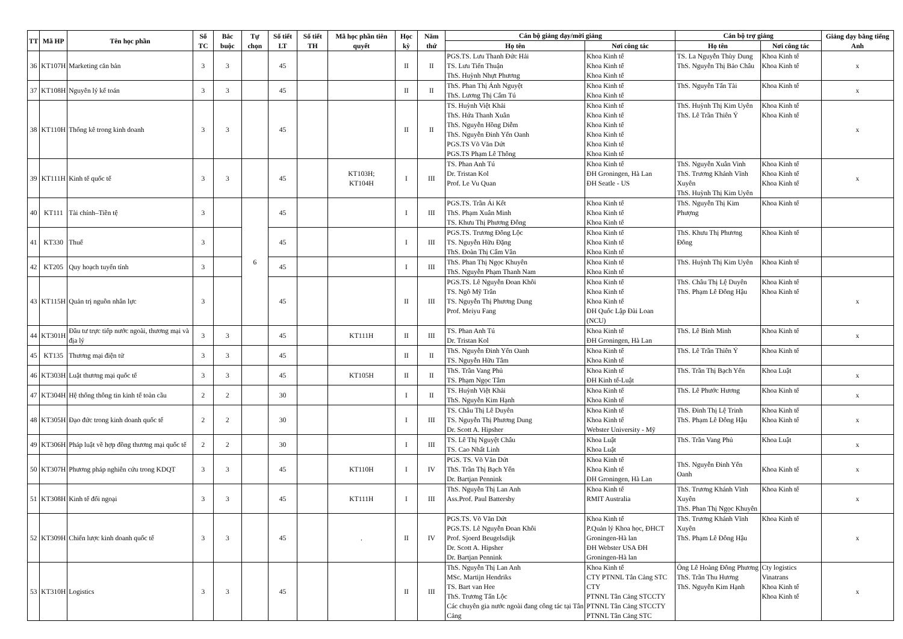| TT | Mã HP | Tên học phần | Số TC | Bắc buộc | Tự chọn | Số tiết LT | Số tiết TH | Mã học phần tiên quyết | Học kỳ | Năm thứ | Cán bộ giảng dạy/mời giảng | | Cán bộ trợ giảng | | Giảng dạy bằng tiếng Anh |
| --- | --- | --- | --- | --- | --- | --- | --- | --- | --- | --- | --- | --- | --- | --- | --- |
| | | | | | | | | | | | Họ tên | Nơi công tác | Họ tên | Nơi công tác | |
| 36 | KT107H | Marketing căn bản | 3 | 3 | | 45 | | | II | II | PGS.TS. Lưu Thanh Đức Hải TS. Lưu Tiến Thuận ThS. Huỳnh Nhựt Phương | Khoa Kinh tế Khoa Kinh tế Khoa Kinh tế | TS. La Nguyễn Thùy Dung ThS. Nguyễn Thị Bảo Châu | Khoa Kinh tế Khoa Kinh tế | x |
| 37 | KT108H | Nguyên lý kế toán | 3 | 3 | | 45 | | | II | II | ThS. Phan Thị Ánh Nguyệt ThS. Lương Thị Cẩm Tú | Khoa Kinh tế Khoa Kinh tế | ThS. Nguyễn Tấn Tài | Khoa Kinh tế | x |
| 38 | KT110H | Thống kê trong kinh doanh | 3 | 3 | | 45 | | | II | II | TS. Huỳnh Việt Khải ThS. Hứa Thanh Xuân ThS. Nguyễn Hồng Diễm ThS. Nguyễn Đinh Yến Oanh PGS.TS Võ Văn Dứt PGS.TS Phạm Lê Thông | Khoa Kinh tế Khoa Kinh tế Khoa Kinh tế Khoa Kinh tế Khoa Kinh tế Khoa Kinh tế | ThS. Huỳnh Thị Kim Uyên ThS. Lê Trần Thiên Ý | Khoa Kinh tế Khoa Kinh tế | x |
| 39 | KT111H | Kinh tế quốc tế | 3 | 3 | | 45 | | KT103H; KT104H | I | III | TS. Phan Anh Tú Dr. Tristan Kol Prof. Le Vu Quan | Khoa Kinh tế ĐH Groningen, Hà Lan ĐH Seatle - US | ThS. Nguyễn Xuân Vinh ThS. Trương Khánh Vĩnh Xuyên ThS. Huỳnh Thị Kim Uyên | Khoa Kinh tế Khoa Kinh tế Khoa Kinh tế | x |
| 40 | KT111 | Tài chính–Tiền tệ | 3 | | 6 | 45 | | | I | III | PGS.TS. Trần Ái Kết ThS. Phạm Xuân Minh TS. Khưu Thị Phương Đông | Khoa Kinh tế Khoa Kinh tế Khoa Kinh tế | ThS. Nguyễn Thị Kim Phượng | Khoa Kinh tế | |
| 41 | KT330 | Thuế | 3 | | | 45 | | | I | III | PGS.TS. Trương Đông Lộc TS. Nguyễn Hữu Đặng ThS. Đoàn Thị Cẩm Vân | Khoa Kinh tế Khoa Kinh tế Khoa Kinh tế | ThS. Khưu Thị Phương Đông | Khoa Kinh tế | |
| 42 | KT205 | Quy hoạch tuyến tính | 3 | | | 45 | | | I | III | ThS. Phan Thị Ngọc Khuyên ThS. Nguyễn Phạm Thanh Nam | Khoa Kinh tế Khoa Kinh tế | ThS. Huỳnh Thị Kim Uyên | Khoa Kinh tế | |
| 43 | KT115H | Quản trị nguồn nhân lực | 3 | | | 45 | | | II | III | PGS.TS. Lê Nguyễn Đoan Khôi TS. Ngô Mỹ Trân TS. Nguyễn Thị Phương Dung Prof. Meiyu Fang | Khoa Kinh tế Khoa Kinh tế Khoa Kinh tế ĐH Quốc Lập Đài Loan (NCU) | ThS. Châu Thị Lệ Duyên ThS. Phạm Lê Đông Hậu | Khoa Kinh tế Khoa Kinh tế | x |
| 44 | KT301H | Đầu tư trực tiếp nước ngoài, thương mại và địa lý | 3 | 3 | | 45 | | KT111H | II | III | TS. Phan Anh Tú Dr. Tristan Kol | Khoa Kinh tế ĐH Groningen, Hà Lan | ThS. Lê Bình Minh | Khoa Kinh tế | x |
| 45 | KT135 | Thương mại điện tử | 3 | 3 | | 45 | | | II | II | ThS. Nguyễn Đinh Yến Oanh TS. Nguyễn Hữu Tâm | Khoa Kinh tế Khoa Kinh tế | ThS. Lê Trần Thiên Ý | Khoa Kinh tế | |
| 46 | KT303H | Luật thương mại quốc tế | 3 | 3 | | 45 | | KT105H | II | II | ThS. Trần Vang Phủ TS. Phạm Ngọc Tâm | Khoa Kinh tế ĐH Kinh tế-Luật | ThS. Trần Thị Bạch Yến | Khoa Luật | x |
| 47 | KT304H | Hệ thống thông tin kinh tế toàn cầu | 2 | 2 | | 30 | | | I | II | TS. Huỳnh Việt Khải ThS. Nguyễn Kim Hạnh | Khoa Kinh tế Khoa Kinh tế | ThS. Lê Phước Hương | Khoa Kinh tế | x |
| 48 | KT305H | Đạo đức trong kinh doanh quốc tế | 2 | 2 | | 30 | | | I | III | TS. Châu Thị Lê Duyên TS. Nguyễn Thị Phương Dung Dr. Scott A. Hipsher | Khoa Kinh tế Khoa Kinh tế Webster University - Mỹ | ThS. Đinh Thị Lệ Trinh ThS. Phạm Lê Đông Hậu | Khoa Kinh tế Khoa Kinh tế | x |
| 49 | KT306H | Pháp luật về hợp đồng thương mại quốc tế | 2 | 2 | | 30 | | | I | III | TS. Lê Thị Nguyệt Châu TS. Cao Nhất Linh | Khoa Luật Khoa Luật | ThS. Trần Vang Phủ | Khoa Luật | x |
| 50 | KT307H | Phương pháp nghiên cứu trong KDQT | 3 | 3 | | 45 | | KT110H | I | IV | PGS. TS. Võ Văn Dứt ThS. Trần Thị Bạch Yến Dr. Bartjan Pennink | Khoa Kinh tế Khoa Kinh tế ĐH Groningen, Hà Lan | ThS. Nguyễn Đinh Yến Oanh | Khoa Kinh tế | x |
| 51 | KT308H | Kinh tế đối ngoại | 3 | 3 | | 45 | | KT111H | I | III | ThS. Nguyễn Thị Lan Anh Ass.Prof. Paul Battersby | Khoa Kinh tế RMIT Australia | ThS. Trương Khánh Vĩnh Xuyên ThS. Phan Thị Ngọc Khuyên | Khoa Kinh tế | x |
| 52 | KT309H | Chiến lược kinh doanh quốc tế | 3 | 3 | | 45 | | . | II | IV | PGS.TS. Võ Văn Dứt PGS.TS. Lê Nguyễn Đoan Khôi Prof. Sjoerd Beugelsdijk Dr. Scott A. Hipsher Dr. Bartjan Pennink | Khoa Kinh tế P.Quản lý Khoa học, ĐHCT Groningen-Hà lan ĐH Webster USA ĐH Groningen-Hà lan | ThS. Trương Khánh Vĩnh Xuyên ThS. Phạm Lê Đông Hậu | Khoa Kinh tế | x |
| 53 | KT310H | Logistics | 3 | 3 | | 45 | | | II | III | ThS. Nguyễn Thị Lan Anh MSc. Martijn Hendriks TS. Bart van Hee ThS. Trương Tấn Lộc Các chuyên gia nước ngoài đang công tác tại Tân Cảng | Khoa Kinh tế CTY PTNNL Tân Cảng STC CTY PTNNL Tân Cảng STCCTY PTNNL Tân Cảng STCCTY PTNNL Tân Cảng STC | Ông Lê Hoàng Đông Phương ThS. Trần Thu Hương ThS. Nguyễn Kim Hạnh | Cty logistics Vinatrans Khoa Kinh tế Khoa Kinh tế | x |